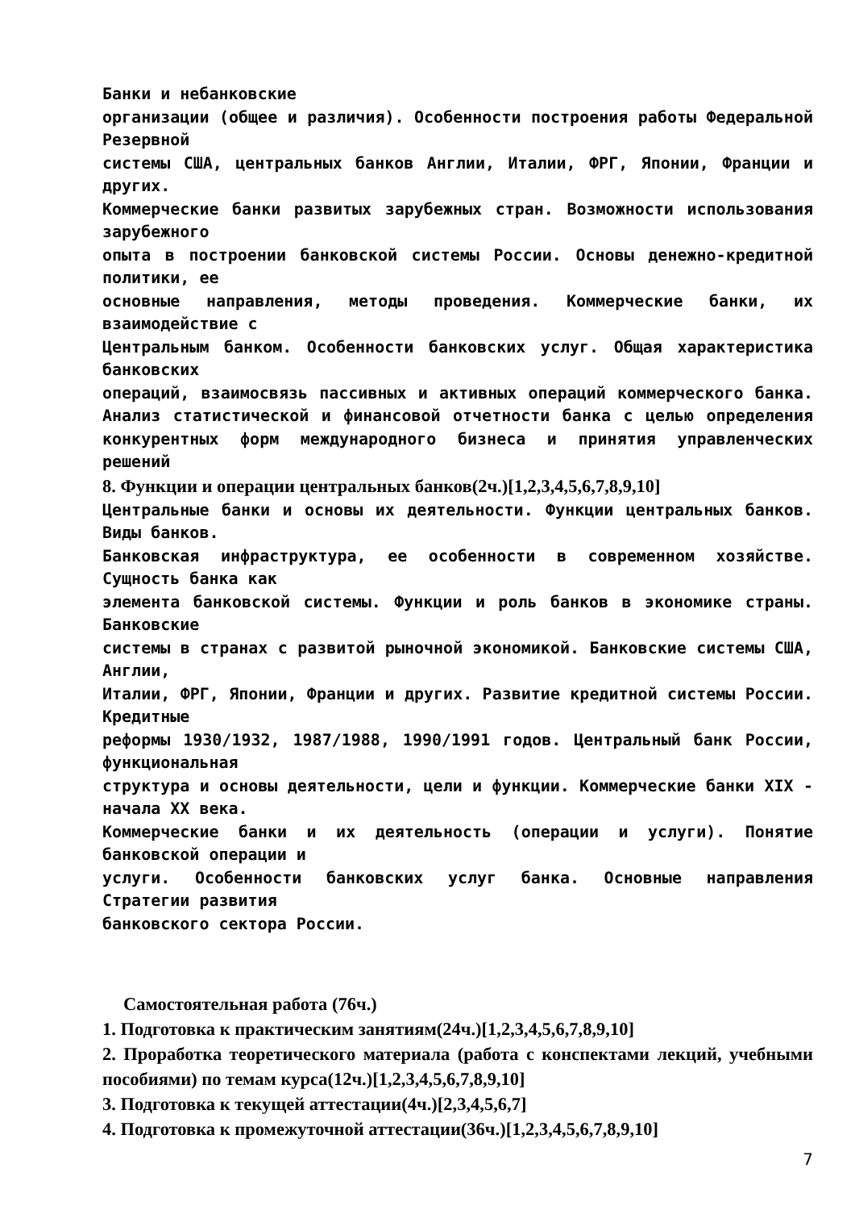Банки и небанковские
организации (общее и различия). Особенности построения работы Федеральной Резервной
системы США, центральных банков Англии, Италии, ФРГ, Японии, Франции и других.
Коммерческие банки развитых зарубежных стран. Возможности использования зарубежного
опыта в построении банковской системы России. Основы денежно-кредитной политики, ее
основные направления, методы проведения. Коммерческие банки, их взаимодействие с
Центральным банком. Особенности банковских услуг. Общая характеристика банковских
операций, взаимосвязь пассивных и активных операций коммерческого банка. Анализ статистической и финансовой отчетности банка с целью определения конкурентных форм международного бизнеса и принятия управленческих решений
8. Функции и операции центральных банков(2ч.)[1,2,3,4,5,6,7,8,9,10]
Центральные банки и основы их деятельности. Функции центральных банков. Виды банков.
Банковская инфраструктура, ее особенности в современном хозяйстве. Сущность банка как
элемента банковской системы. Функции и роль банков в экономике страны. Банковские
системы в странах с развитой рыночной экономикой. Банковские системы США, Англии,
Италии, ФРГ, Японии, Франции и других. Развитие кредитной системы России. Кредитные
реформы 1930/1932, 1987/1988, 1990/1991 годов. Центральный банк России, функциональная
структура и основы деятельности, цели и функции. Коммерческие банки XIX - начала XX века.
Коммерческие банки и их деятельность (операции и услуги). Понятие банковской операции и
услуги. Особенности банковских услуг банка. Основные направления Стратегии развития
банковского сектора России.
Самостоятельная работа (76ч.)
1. Подготовка к практическим занятиям(24ч.)[1,2,3,4,5,6,7,8,9,10]
2. Проработка теоретического материала (работа с конспектами лекций, учебными пособиями) по темам курса(12ч.)[1,2,3,4,5,6,7,8,9,10]
3. Подготовка к текущей аттестации(4ч.)[2,3,4,5,6,7]
4. Подготовка к промежуточной аттестации(36ч.)[1,2,3,4,5,6,7,8,9,10]
7